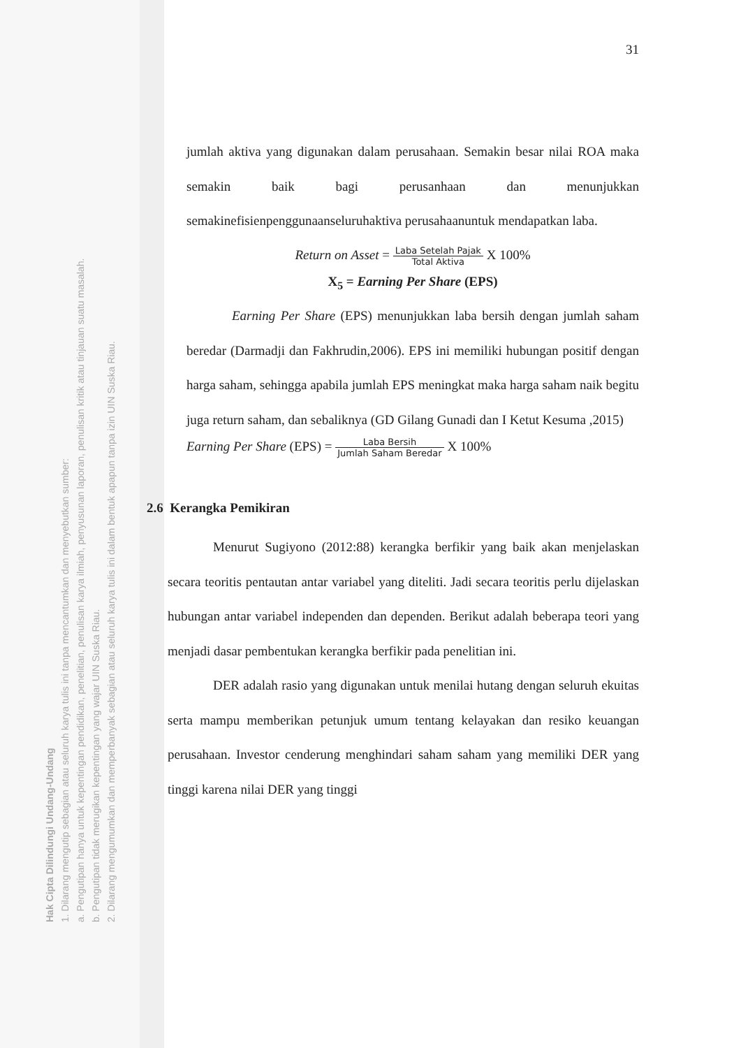Hak Cipta Dilindungi Undang-Undang
1. Dilarang mengutip sebagian atau seluruh karya tulis ini tanpa mencantumkan dan menyebutkan sumber:
a. Pengutipan hanya untuk kepentingan pendidikan, penelitian, penulisan karya ilmiah, penyusunan laporan, penulisan kritik atau tinjauan suatu masalah.
b. Pengutipan tidak merugikan kepentingan yang wajar UIN Suska Riau.
2. Dilarang mengumumkan dan memperbanyak sebagian atau seluruh karya tulis ini dalam bentuk apapun tanpa izin UIN Suska Riau.
31
jumlah aktiva yang digunakan dalam perusahaan. Semakin besar nilai ROA maka semakin baik bagi perusanhaan dan menunjukkan semakinefisienpenggunaanseluruhaktiva perusahaanuntuk mendapatkan laba.
Return on Asset = Laba Setelah Pajak Total Aktiva X 100%
X<sub>5</sub> = Earning Per Share (EPS)
Earning Per Share (EPS) menunjukkan laba bersih dengan jumlah saham beredar (Darmadji dan Fakhrudin,2006). EPS ini memiliki hubungan positif dengan harga saham, sehingga apabila jumlah EPS meningkat maka harga saham naik begitu juga return saham, dan sebaliknya (GD Gilang Gunadi dan I Ketut Kesuma ,2015)
Earning Per Share (EPS) = Laba Bersih Jumlah Saham Beredar X 100%
2.6 Kerangka Pemikiran
Menurut Sugiyono (2012:88) kerangka berfikir yang baik akan menjelaskan secara teoritis pentautan antar variabel yang diteliti. Jadi secara teoritis perlu dijelaskan hubungan antar variabel independen dan dependen. Berikut adalah beberapa teori yang menjadi dasar pembentukan kerangka berfikir pada penelitian ini.
DER adalah rasio yang digunakan untuk menilai hutang dengan seluruh ekuitas serta mampu memberikan petunjuk umum tentang kelayakan dan resiko keuangan perusahaan. Investor cenderung menghindari saham saham yang memiliki DER yang tinggi karena nilai DER yang tinggi